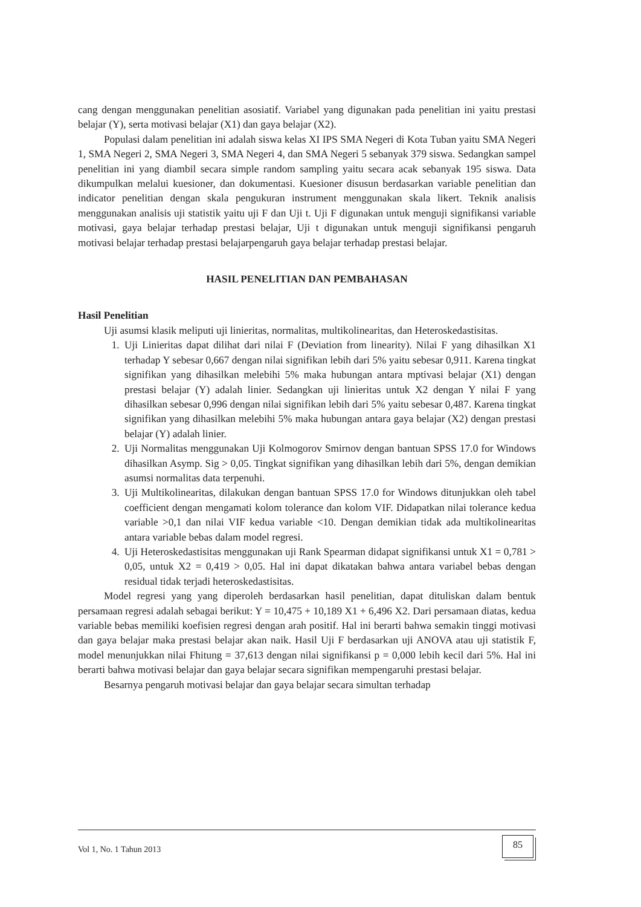cang dengan menggunakan penelitian asosiatif. Variabel yang digunakan pada penelitian ini yaitu prestasi belajar (Y), serta motivasi belajar (X1) dan gaya belajar (X2).
Populasi dalam penelitian ini adalah siswa kelas XI IPS SMA Negeri di Kota Tuban yaitu SMA Negeri 1, SMA Negeri 2, SMA Negeri 3, SMA Negeri 4, dan SMA Negeri 5 sebanyak 379 siswa. Sedangkan sampel penelitian ini yang diambil secara simple random sampling yaitu secara acak sebanyak 195 siswa. Data dikumpulkan melalui kuesioner, dan dokumentasi. Kuesioner disusun berdasarkan variable penelitian dan indicator penelitian dengan skala pengukuran instrument menggunakan skala likert. Teknik analisis menggunakan analisis uji statistik yaitu uji F dan Uji t. Uji F digunakan untuk menguji signifikansi variable motivasi, gaya belajar terhadap prestasi belajar, Uji t digunakan untuk menguji signifikansi pengaruh motivasi belajar terhadap prestasi belajarpengaruh gaya belajar terhadap prestasi belajar.
HASIL PENELITIAN DAN PEMBAHASAN
Hasil Penelitian
Uji asumsi klasik meliputi uji linieritas, normalitas, multikolinearitas, dan Heteroskedastisitas.
1. Uji Linieritas dapat dilihat dari nilai F (Deviation from linearity). Nilai F yang dihasilkan X1 terhadap Y sebesar 0,667 dengan nilai signifikan lebih dari 5% yaitu sebesar 0,911. Karena tingkat signifikan yang dihasilkan melebihi 5% maka hubungan antara mptivasi belajar (X1) dengan prestasi belajar (Y) adalah linier. Sedangkan uji linieritas untuk X2 dengan Y nilai F yang dihasilkan sebesar 0,996 dengan nilai signifikan lebih dari 5% yaitu sebesar 0,487. Karena tingkat signifikan yang dihasilkan melebihi 5% maka hubungan antara gaya belajar (X2) dengan prestasi belajar (Y) adalah linier.
2. Uji Normalitas menggunakan Uji Kolmogorov Smirnov dengan bantuan SPSS 17.0 for Windows dihasilkan Asymp. Sig > 0,05. Tingkat signifikan yang dihasilkan lebih dari 5%, dengan demikian asumsi normalitas data terpenuhi.
3. Uji Multikolinearitas, dilakukan dengan bantuan SPSS 17.0 for Windows ditunjukkan oleh tabel coefficient dengan mengamati kolom tolerance dan kolom VIF. Didapatkan nilai tolerance kedua variable >0,1 dan nilai VIF kedua variable <10. Dengan demikian tidak ada multikolinearitas antara variable bebas dalam model regresi.
4. Uji Heteroskedastisitas menggunakan uji Rank Spearman didapat signifikansi untuk X1 = 0,781 > 0,05, untuk X2 = 0,419 > 0,05. Hal ini dapat dikatakan bahwa antara variabel bebas dengan residual tidak terjadi heteroskedastisitas.
Model regresi yang yang diperoleh berdasarkan hasil penelitian, dapat dituliskan dalam bentuk persamaan regresi adalah sebagai berikut: Y = 10,475 + 10,189 X1 + 6,496 X2. Dari persamaan diatas, kedua variable bebas memiliki koefisien regresi dengan arah positif. Hal ini berarti bahwa semakin tinggi motivasi dan gaya belajar maka prestasi belajar akan naik. Hasil Uji F berdasarkan uji ANOVA atau uji statistik F, model menunjukkan nilai Fhitung = 37,613 dengan nilai signifikansi p = 0,000 lebih kecil dari 5%. Hal ini berarti bahwa motivasi belajar dan gaya belajar secara signifikan mempengaruhi prestasi belajar.
Besarnya pengaruh motivasi belajar dan gaya belajar secara simultan terhadap
Vol 1, No. 1 Tahun 2013
85